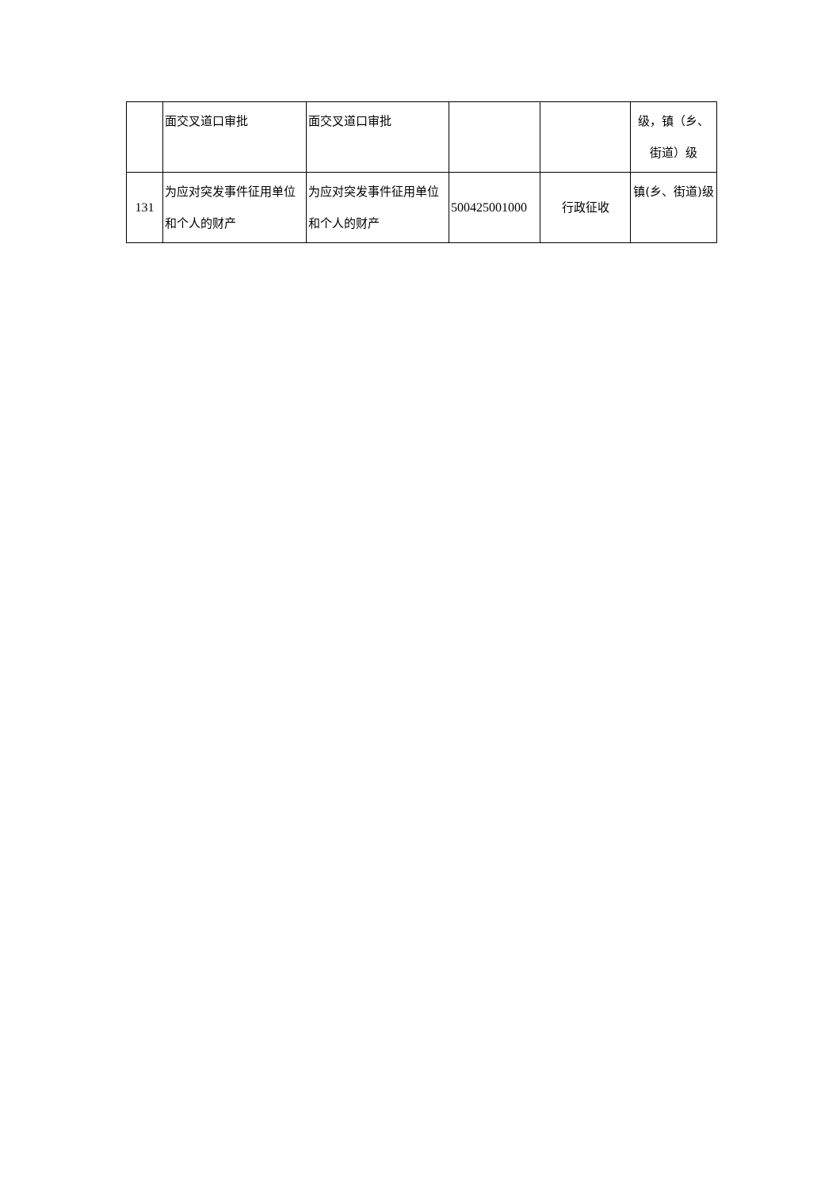| | 面交叉道口审批 | 面交叉道口审批 | | | 级，镇（乡、街道）级 |
| 131 | 为应对突发事件征用单位和个人的财产 | 为应对突发事件征用单位和个人的财产 | 500425001000 | 行政征收 | 镇(乡、街道)级 |